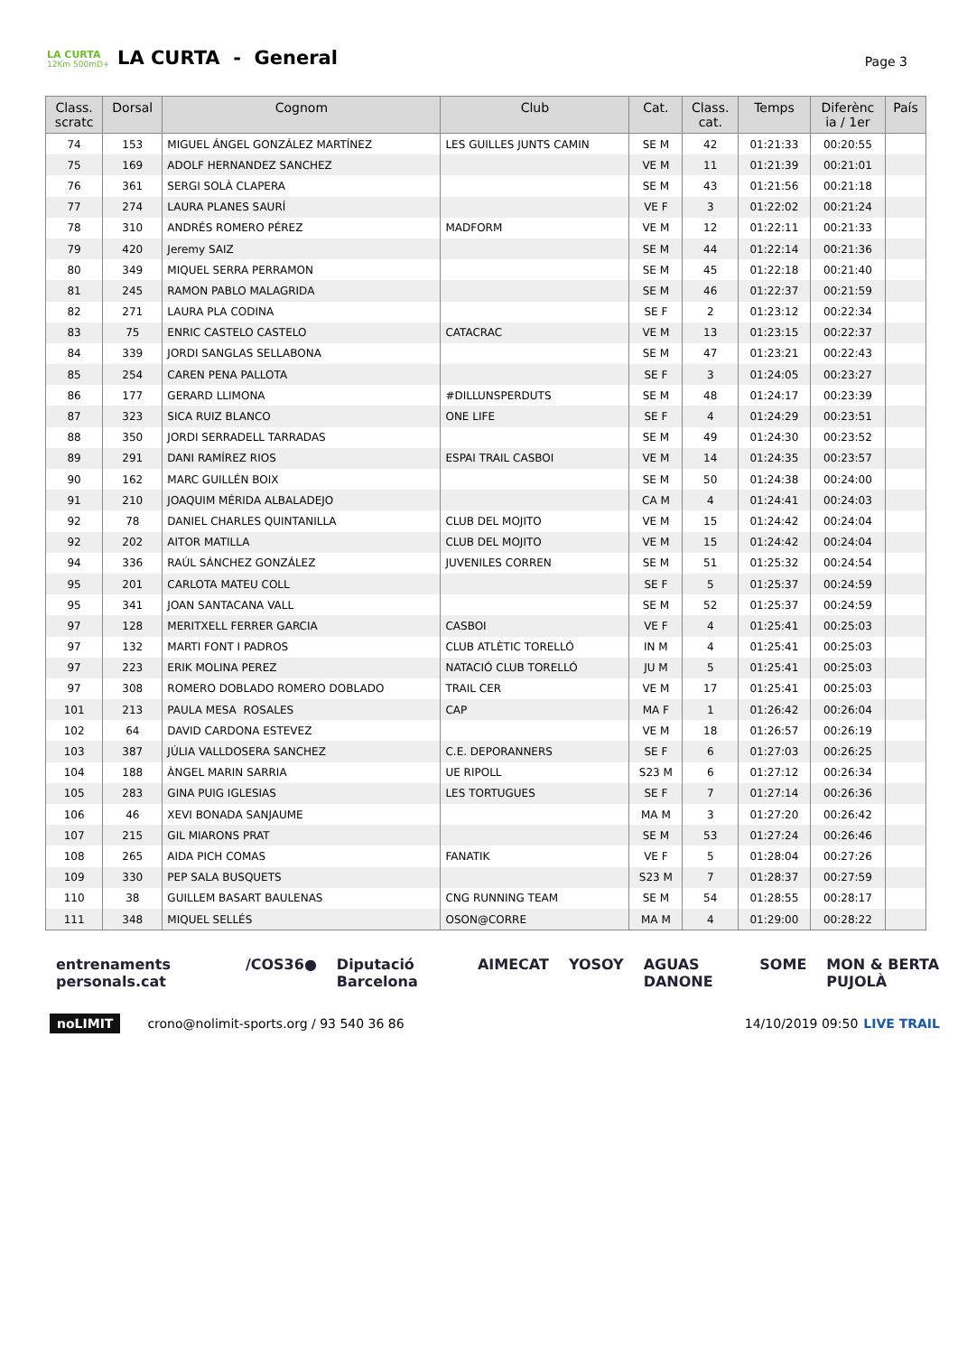LA CURTA
12Km 500mD+
LA CURTA - General
Page 3
| Class. scratc | Dorsal | Cognom | Club | Cat. | Class. cat. | Temps | Diferènc ia / 1er | País |
| --- | --- | --- | --- | --- | --- | --- | --- | --- |
| 74 | 153 | MIGUEL ÁNGEL GONZÁLEZ MARTÍNEZ | LES GUILLES JUNTS CAMIN | SE M | 42 | 01:21:33 | 00:20:55 | |
| 75 | 169 | ADOLF HERNANDEZ SANCHEZ | | VE M | 11 | 01:21:39 | 00:21:01 | |
| 76 | 361 | SERGI SOLÀ CLAPERA | | SE M | 43 | 01:21:56 | 00:21:18 | |
| 77 | 274 | LAURA PLANES SAURÍ | | VE F | 3 | 01:22:02 | 00:21:24 | |
| 78 | 310 | ANDRÉS ROMERO PÉREZ | MADFORM | VE M | 12 | 01:22:11 | 00:21:33 | |
| 79 | 420 | Jeremy SAIZ | | SE M | 44 | 01:22:14 | 00:21:36 | |
| 80 | 349 | MIQUEL SERRA PERRAMON | | SE M | 45 | 01:22:18 | 00:21:40 | |
| 81 | 245 | RAMON PABLO MALAGRIDA | | SE M | 46 | 01:22:37 | 00:21:59 | |
| 82 | 271 | LAURA PLA CODINA | | SE F | 2 | 01:23:12 | 00:22:34 | |
| 83 | 75 | ENRIC CASTELO CASTELO | CATACRAC | VE M | 13 | 01:23:15 | 00:22:37 | |
| 84 | 339 | JORDI SANGLAS SELLABONA | | SE M | 47 | 01:23:21 | 00:22:43 | |
| 85 | 254 | CAREN PENA PALLOTA | | SE F | 3 | 01:24:05 | 00:23:27 | |
| 86 | 177 | GERARD LLIMONA | #DILLUNSPERDUTS | SE M | 48 | 01:24:17 | 00:23:39 | |
| 87 | 323 | SICA RUIZ BLANCO | ONE LIFE | SE F | 4 | 01:24:29 | 00:23:51 | |
| 88 | 350 | JORDI SERRADELL TARRADAS | | SE M | 49 | 01:24:30 | 00:23:52 | |
| 89 | 291 | DANI RAMÍREZ RIOS | ESPAI TRAIL CASBOI | VE M | 14 | 01:24:35 | 00:23:57 | |
| 90 | 162 | MARC GUILLÉN BOIX | | SE M | 50 | 01:24:38 | 00:24:00 | |
| 91 | 210 | JOAQUIM MÉRIDA ALBALADEJO | | CA M | 4 | 01:24:41 | 00:24:03 | |
| 92 | 78 | DANIEL CHARLES QUINTANILLA | CLUB DEL MOJITO | VE M | 15 | 01:24:42 | 00:24:04 | |
| 92 | 202 | AITOR MATILLA | CLUB DEL MOJITO | VE M | 15 | 01:24:42 | 00:24:04 | |
| 94 | 336 | RAÚL SÁNCHEZ GONZÁLEZ | JUVENILES CORREN | SE M | 51 | 01:25:32 | 00:24:54 | |
| 95 | 201 | CARLOTA MATEU COLL | | SE F | 5 | 01:25:37 | 00:24:59 | |
| 95 | 341 | JOAN SANTACANA VALL | | SE M | 52 | 01:25:37 | 00:24:59 | |
| 97 | 128 | MERITXELL FERRER GARCIA | CASBOI | VE F | 4 | 01:25:41 | 00:25:03 | |
| 97 | 132 | MARTI FONT I PADROS | CLUB ATLÈTIC TORELLÓ | IN M | 4 | 01:25:41 | 00:25:03 | |
| 97 | 223 | ERIK MOLINA PEREZ | NATACIÓ CLUB TORELLÓ | JU M | 5 | 01:25:41 | 00:25:03 | |
| 97 | 308 | ROMERO DOBLADO ROMERO DOBLADO | TRAIL CER | VE M | 17 | 01:25:41 | 00:25:03 | |
| 101 | 213 | PAULA MESA ROSALES | CAP | MA F | 1 | 01:26:42 | 00:26:04 | |
| 102 | 64 | DAVID CARDONA ESTEVEZ | | VE M | 18 | 01:26:57 | 00:26:19 | |
| 103 | 387 | JÚLIA VALLDOSERA SANCHEZ | C.E. DEPORANNERS | SE F | 6 | 01:27:03 | 00:26:25 | |
| 104 | 188 | ÀNGEL MARIN SARRIA | UE RIPOLL | S23 M | 6 | 01:27:12 | 00:26:34 | |
| 105 | 283 | GINA PUIG IGLESIAS | LES TORTUGUES | SE F | 7 | 01:27:14 | 00:26:36 | |
| 106 | 46 | XEVI BONADA SANJAUME | | MA M | 3 | 01:27:20 | 00:26:42 | |
| 107 | 215 | GIL MIARONS PRAT | | SE M | 53 | 01:27:24 | 00:26:46 | |
| 108 | 265 | AIDA PICH COMAS | FANATIK | VE F | 5 | 01:28:04 | 00:27:26 | |
| 109 | 330 | PEP SALA BUSQUETS | | S23 M | 7 | 01:28:37 | 00:27:59 | |
| 110 | 38 | GUILLEM BASART BAULENAS | CNG RUNNING TEAM | SE M | 54 | 01:28:55 | 00:28:17 | |
| 111 | 348 | MIQUEL SELLÉS | OSON@CORRE | MA M | 4 | 01:29:00 | 00:28:22 | |
entrenaments personals.cat /COS36● Diputació Barcelona AIMECAT YOSOY AGUAS DANONE SOME MON & BERTA PUJOLÀ
noLIMIT crono@nolimit-sports.org / 93 540 36 86 14/10/2019 09:50 LIVE TRAIL